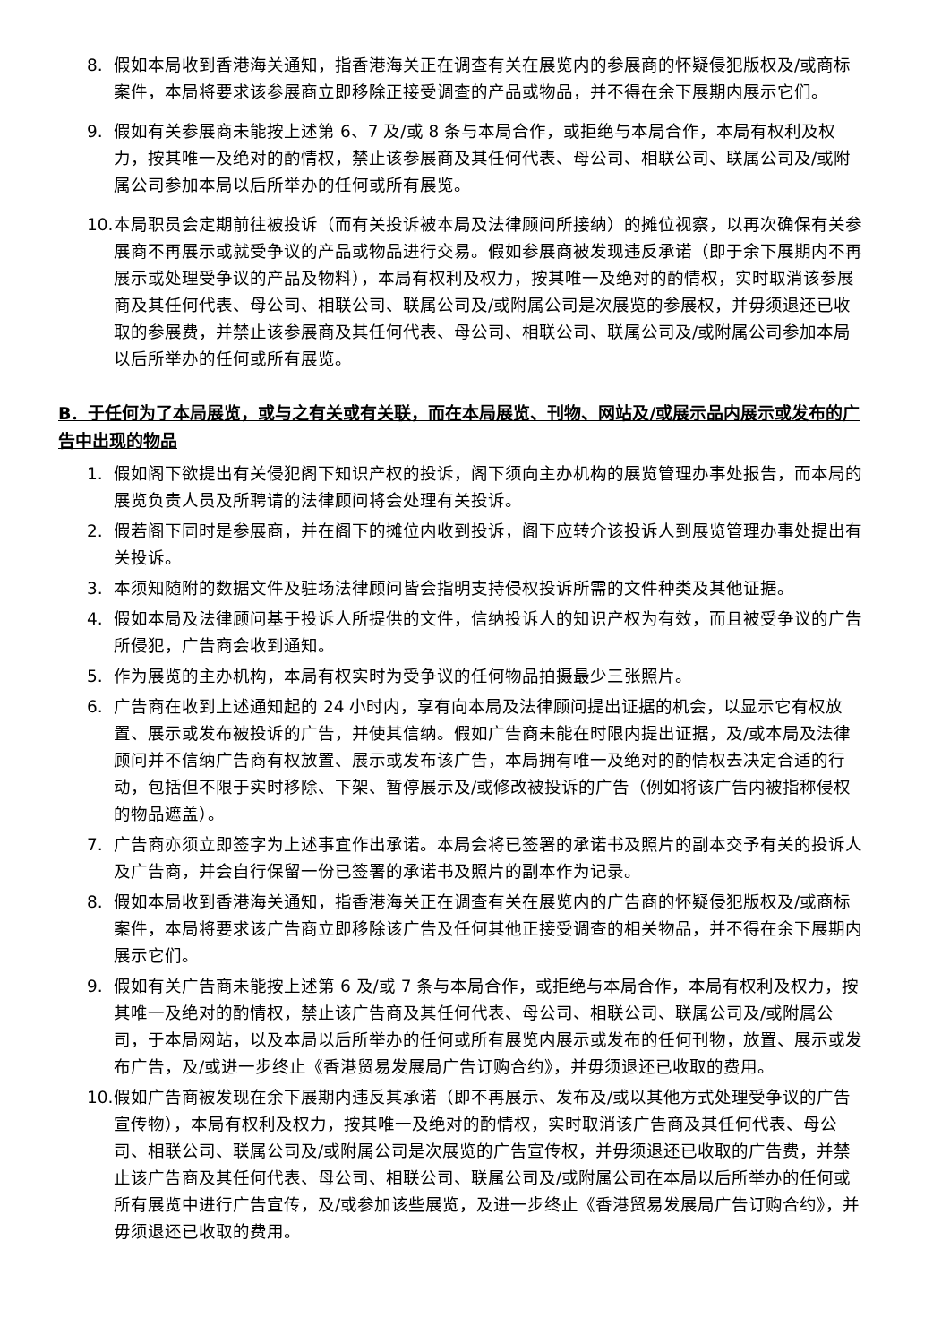8. 假如本局收到香港海关通知，指香港海关正在调查有关在展览内的参展商的怀疑侵犯版权及/或商标案件，本局将要求该参展商立即移除正接受调查的产品或物品，并不得在余下展期内展示它们。
9. 假如有关参展商未能按上述第 6、7 及/或 8 条与本局合作，或拒绝与本局合作，本局有权利及权力，按其唯一及绝对的酌情权，禁止该参展商及其任何代表、母公司、相联公司、联属公司及/或附属公司参加本局以后所举办的任何或所有展览。
10. 本局职员会定期前往被投诉（而有关投诉被本局及法律顾问所接纳）的摊位视察，以再次确保有关参展商不再展示或就受争议的产品或物品进行交易。假如参展商被发现违反承诺（即于余下展期内不再展示或处理受争议的产品及物料），本局有权利及权力，按其唯一及绝对的酌情权，实时取消该参展商及其任何代表、母公司、相联公司、联属公司及/或附属公司是次展览的参展权，并毋须退还已收取的参展费，并禁止该参展商及其任何代表、母公司、相联公司、联属公司及/或附属公司参加本局以后所举办的任何或所有展览。
B．于任何为了本局展览，或与之有关或有关联，而在本局展览、刊物、网站及/或展示品内展示或发布的广告中出现的物品
1. 假如阁下欲提出有关侵犯阁下知识产权的投诉，阁下须向主办机构的展览管理办事处报告，而本局的展览负责人员及所聘请的法律顾问将会处理有关投诉。
2. 假若阁下同时是参展商，并在阁下的摊位内收到投诉，阁下应转介该投诉人到展览管理办事处提出有关投诉。
3. 本须知随附的数据文件及驻场法律顾问皆会指明支持侵权投诉所需的文件种类及其他证据。
4. 假如本局及法律顾问基于投诉人所提供的文件，信纳投诉人的知识产权为有效，而且被受争议的广告所侵犯，广告商会收到通知。
5. 作为展览的主办机构，本局有权实时为受争议的任何物品拍摄最少三张照片。
6. 广告商在收到上述通知起的 24 小时内，享有向本局及法律顾问提出证据的机会，以显示它有权放置、展示或发布被投诉的广告，并使其信纳。假如广告商未能在时限内提出证据，及/或本局及法律顾问并不信纳广告商有权放置、展示或发布该广告，本局拥有唯一及绝对的酌情权去决定合适的行动，包括但不限于实时移除、下架、暂停展示及/或修改被投诉的广告（例如将该广告内被指称侵权的物品遮盖）。
7. 广告商亦须立即签字为上述事宜作出承诺。本局会将已签署的承诺书及照片的副本交予有关的投诉人及广告商，并会自行保留一份已签署的承诺书及照片的副本作为记录。
8. 假如本局收到香港海关通知，指香港海关正在调查有关在展览内的广告商的怀疑侵犯版权及/或商标案件，本局将要求该广告商立即移除该广告及任何其他正接受调查的相关物品，并不得在余下展期内展示它们。
9. 假如有关广告商未能按上述第 6 及/或 7 条与本局合作，或拒绝与本局合作，本局有权利及权力，按其唯一及绝对的酌情权，禁止该广告商及其任何代表、母公司、相联公司、联属公司及/或附属公司，于本局网站，以及本局以后所举办的任何或所有展览内展示或发布的任何刊物，放置、展示或发布广告，及/或进一步终止《香港贸易发展局广告订购合约》，并毋须退还已收取的费用。
10. 假如广告商被发现在余下展期内违反其承诺（即不再展示、发布及/或以其他方式处理受争议的广告宣传物），本局有权利及权力，按其唯一及绝对的酌情权，实时取消该广告商及其任何代表、母公司、相联公司、联属公司及/或附属公司是次展览的广告宣传权，并毋须退还已收取的广告费，并禁止该广告商及其任何代表、母公司、相联公司、联属公司及/或附属公司在本局以后所举办的任何或所有展览中进行广告宣传，及/或参加该些展览，及进一步终止《香港贸易发展局广告订购合约》，并毋须退还已收取的费用。